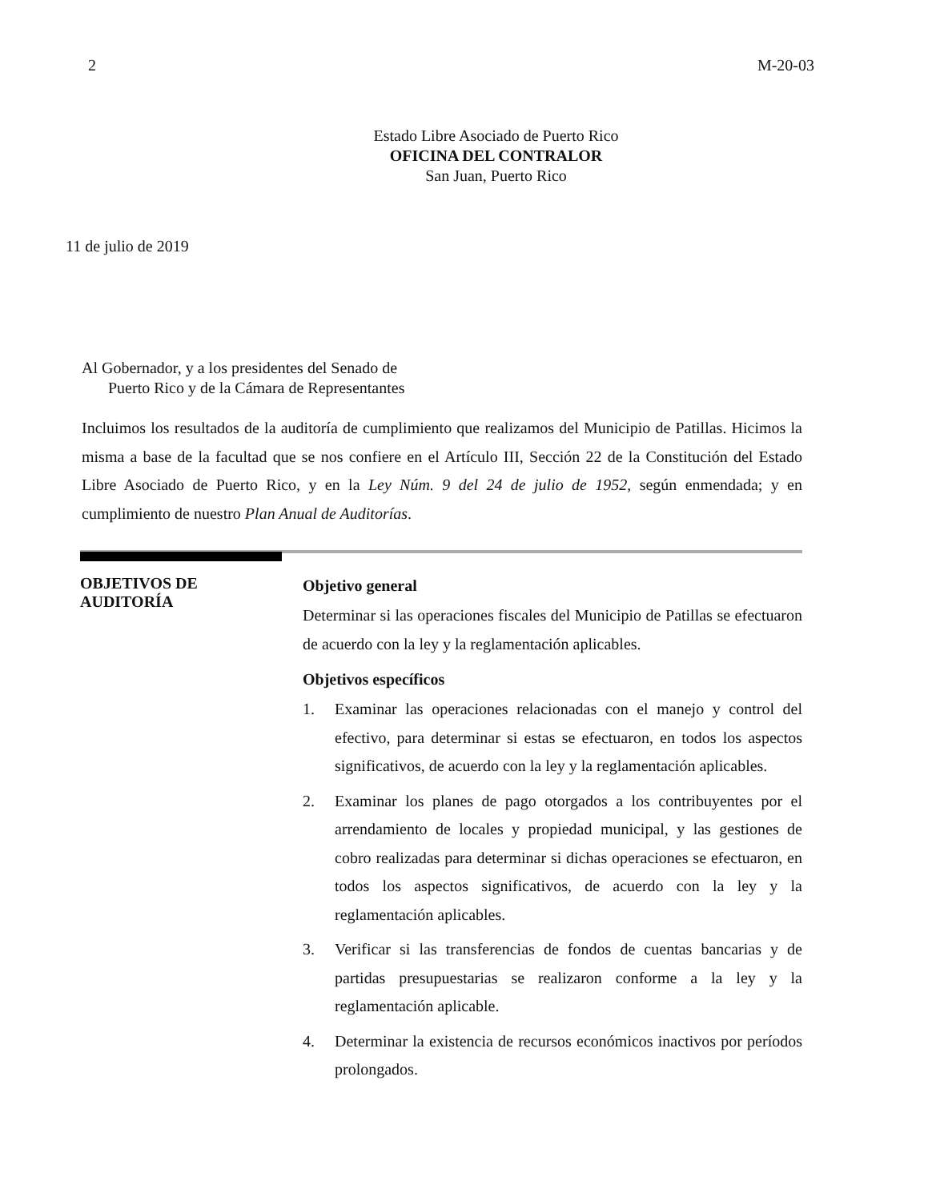2 M-20-03
Estado Libre Asociado de Puerto Rico
OFICINA DEL CONTRALOR
San Juan, Puerto Rico
11 de julio de 2019
Al Gobernador, y a los presidentes del Senado de
Puerto Rico y de la Cámara de Representantes
Incluimos los resultados de la auditoría de cumplimiento que realizamos del Municipio de Patillas. Hicimos la misma a base de la facultad que se nos confiere en el Artículo III, Sección 22 de la Constitución del Estado Libre Asociado de Puerto Rico, y en la Ley Núm. 9 del 24 de julio de 1952, según enmendada; y en cumplimiento de nuestro Plan Anual de Auditorías.
OBJETIVOS DE
AUDITORÍA
Objetivo general
Determinar si las operaciones fiscales del Municipio de Patillas se efectuaron de acuerdo con la ley y la reglamentación aplicables.
Objetivos específicos
1. Examinar las operaciones relacionadas con el manejo y control del efectivo, para determinar si estas se efectuaron, en todos los aspectos significativos, de acuerdo con la ley y la reglamentación aplicables.
2. Examinar los planes de pago otorgados a los contribuyentes por el arrendamiento de locales y propiedad municipal, y las gestiones de cobro realizadas para determinar si dichas operaciones se efectuaron, en todos los aspectos significativos, de acuerdo con la ley y la reglamentación aplicables.
3. Verificar si las transferencias de fondos de cuentas bancarias y de partidas presupuestarias se realizaron conforme a la ley y la reglamentación aplicable.
4. Determinar la existencia de recursos económicos inactivos por períodos prolongados.